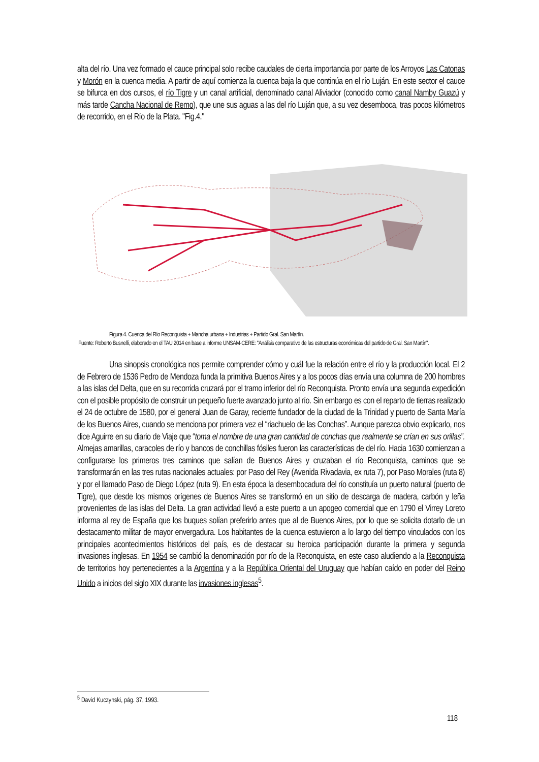alta del río. Una vez formado el cauce principal solo recibe caudales de cierta importancia por parte de los Arroyos Las Catonas y Morón en la cuenca media. A partir de aquí comienza la cuenca baja la que continúa en el río Luján. En este sector el cauce se bifurca en dos cursos, el río Tigre y un canal artificial, denominado canal Aliviador (conocido como canal Namby Guazú y más tarde Cancha Nacional de Remo), que une sus aguas a las del río Luján que, a su vez desemboca, tras pocos kilómetros de recorrido, en el Río de la Plata. "Fig.4."
Figura 4. Cuenca del Río Reconquista + Mancha urbana + Industrias + Partido Gral. San Martín.
Fuente: Roberto Busnelli, elaborado en el TAU 2014 en base a informe UNSAM-CERE: "Análisis comparativo de las estructuras económicas del partido de Gral. San Martín".
Una sinopsis cronológica nos permite comprender cómo y cuál fue la relación entre el río y la producción local. El 2 de Febrero de 1536 Pedro de Mendoza funda la primitiva Buenos Aires y a los pocos días envía una columna de 200 hombres a las islas del Delta, que en su recorrida cruzará por el tramo inferior del río Reconquista. Pronto envía una segunda expedición con el posible propósito de construir un pequeño fuerte avanzado junto al río. Sin embargo es con el reparto de tierras realizado el 24 de octubre de 1580, por el general Juan de Garay, reciente fundador de la ciudad de la Trinidad y puerto de Santa María de los Buenos Aires, cuando se menciona por primera vez el “riachuelo de las Conchas”. Aunque parezca obvio explicarlo, nos dice Aguirre en su diario de Viaje que “toma el nombre de una gran cantidad de conchas que realmente se crían en sus orillas”. Almejas amarillas, caracoles de río y bancos de conchillas fósiles fueron las características de del río. Hacia 1630 comienzan a configurarse los primeros tres caminos que salían de Buenos Aires y cruzaban el río Reconquista, caminos que se transformarán en las tres rutas nacionales actuales: por Paso del Rey (Avenida Rivadavia, ex ruta 7), por Paso Morales (ruta 8) y por el llamado Paso de Diego López (ruta 9). En esta época la desembocadura del río constituía un puerto natural (puerto de Tigre), que desde los mismos orígenes de Buenos Aires se transformó en un sitio de descarga de madera, carbón y leña provenientes de las islas del Delta. La gran actividad llevó a este puerto a un apogeo comercial que en 1790 el Virrey Loreto informa al rey de España que los buques solían preferirlo antes que al de Buenos Aires, por lo que se solicita dotarlo de un destacamento militar de mayor envergadura. Los habitantes de la cuenca estuvieron a lo largo del tiempo vinculados con los principales acontecimientos históricos del país, es de destacar su heroica participación durante la primera y segunda invasiones inglesas. En 1954 se cambió la denominación por río de la Reconquista, en este caso aludiendo a la Reconquista de territorios hoy pertenecientes a la Argentina y a la República Oriental del Uruguay que habían caído en poder del Reino Unido a inicios del siglo XIX durante las invasiones inglesas<sup>5</sup>.
<sup>5</sup> David Kuczynski, pág. 37, 1993.
118